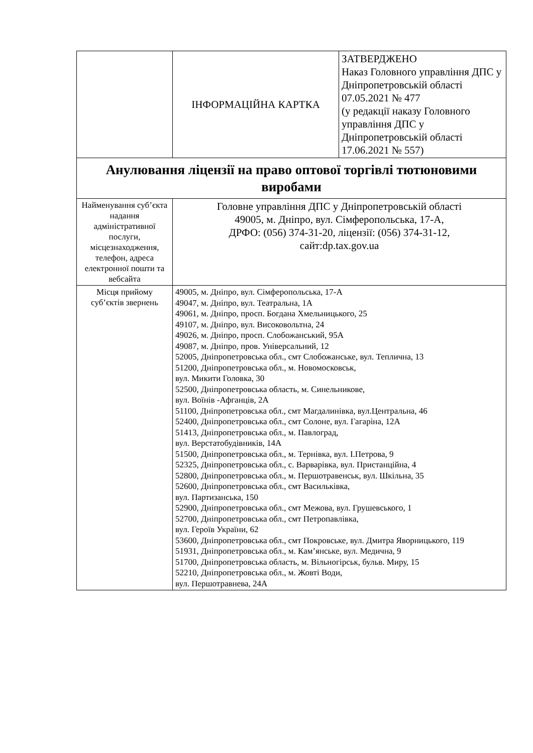| | ІНФОРМАЦІЙНА КАРТКА | ЗАТВЕРДЖЕНО Наказ Головного управління ДПС у Дніпропетровській області 07.05.2021 № 477 (у редакції наказу Головного управління ДПС у Дніпропетровській області 17.06.2021 № 557) |
| Анулювання ліцензії на право оптової торгівлі тютюновими виробами | | |
| Найменування суб’єкта надання адміністративної послуги, місцезнаходження, телефон, адреса електронної пошти та вебсайта | Головне управління ДПС у Дніпропетровській області 49005, м. Дніпро, вул. Сімферопольська, 17-А, ДРФО: (056) 374-31-20, ліцензії: (056) 374-31-12, сайт:dp.tax.gov.ua | |
| Місця прийому суб’єктів звернень | 49005, м. Дніпро, вул. Сімферопольська, 17-А 49047, м. Дніпро, вул. Театральна, 1А 49061, м. Дніпро, просп. Богдана Хмельницького, 25 49107, м. Дніпро, вул. Високовольтна, 24 49026, м. Дніпро, просп. Слобожанський, 95А 49087, м. Дніпро, пров. Універсальний, 12 52005, Дніпропетровська обл., смт Слобожанське, вул. Теплична, 13 51200, Дніпропетровська обл., м. Новомосковськ, вул. Микити Головка, 30 52500, Дніпропетровська область, м. Синельникове, вул. Воїнів -Афганців, 2А 51100, Дніпропетровська обл., смт Магдалинівка, вул.Центральна, 46 52400, Дніпропетровська обл., смт Солоне, вул. Гагаріна, 12А 51413, Дніпропетровська обл., м. Павлоград, вул. Верстатобудівників, 14А 51500, Дніпропетровська обл., м. Тернівка, вул. І.Петрова, 9 52325, Дніпропетровська обл., с. Варварівка, вул. Пристанційна, 4 52800, Дніпропетровська обл., м. Першотравенськ, вул. Шкільна, 35 52600, Дніпропетровська обл., смт Васильківка, вул. Партизанська, 150 52900, Дніпропетровська обл., смт Межова, вул. Грушевського, 1 52700, Дніпропетровська обл., смт Петропавлівка, вул. Героїв України, 62 53600, Дніпропетровська обл., смт Покровське, вул. Дмитра Яворницького, 119 51931, Дніпропетровська обл., м. Кам’янське, вул. Медична, 9 51700, Дніпропетровська область, м. Вільногірськ, бульв. Миру, 15 52210, Дніпропетровська обл., м. Жовті Води, вул. Першотравнева, 24А | |